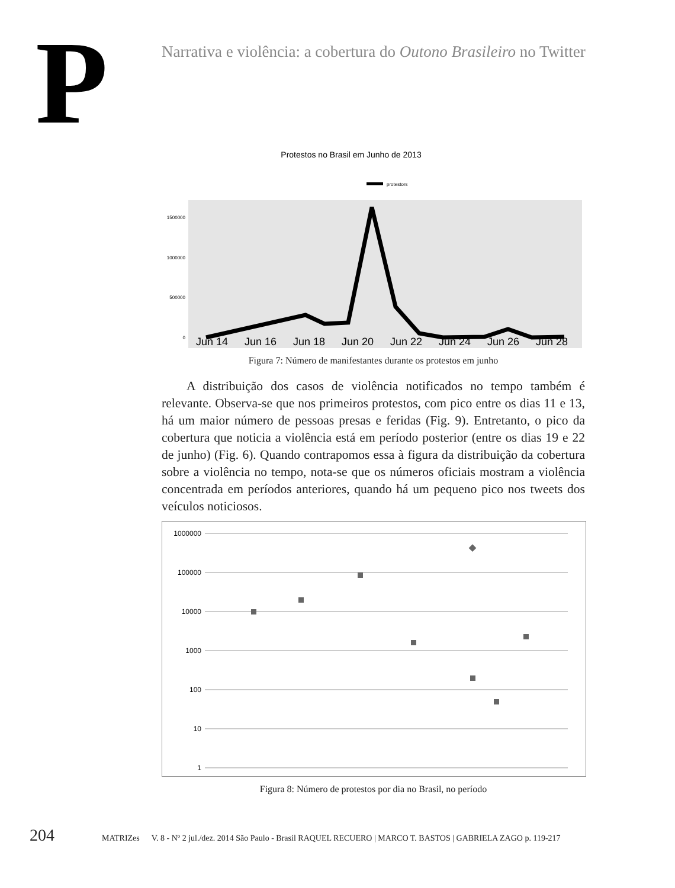P
Narrativa e violência: a cobertura do Outono Brasileiro no Twitter
Protestos no Brasil em Junho de 2013
protestors
1500000
1000000
500000
0
Jun 14
Jun 16
Jun 18
Jun 20
Jun 22
Jun 24
Jun 26
Jun 28
Figura 7: Número de manifestantes durante os protestos em junho
A distribuição dos casos de violência notificados no tempo também é relevante. Observa-se que nos primeiros protestos, com pico entre os dias 11 e 13, há um maior número de pessoas presas e feridas (Fig. 9). Entretanto, o pico da cobertura que noticia a violência está em período posterior (entre os dias 19 e 22 de junho) (Fig. 6). Quando contrapomos essa à figura da distribuição da cobertura sobre a violência no tempo, nota-se que os números oficiais mostram a violência concentrada em períodos anteriores, quando há um pequeno pico nos tweets dos veículos noticiosos.
1000000
100000
10000
1000
100
10
1
Figura 8: Número de protestos por dia no Brasil, no período
204 MATRIZes V. 8 - Nº 2 jul./dez. 2014 São Paulo - Brasil RAQUEL RECUERO | MARCO T. BASTOS | GABRIELA ZAGO p. 119-217